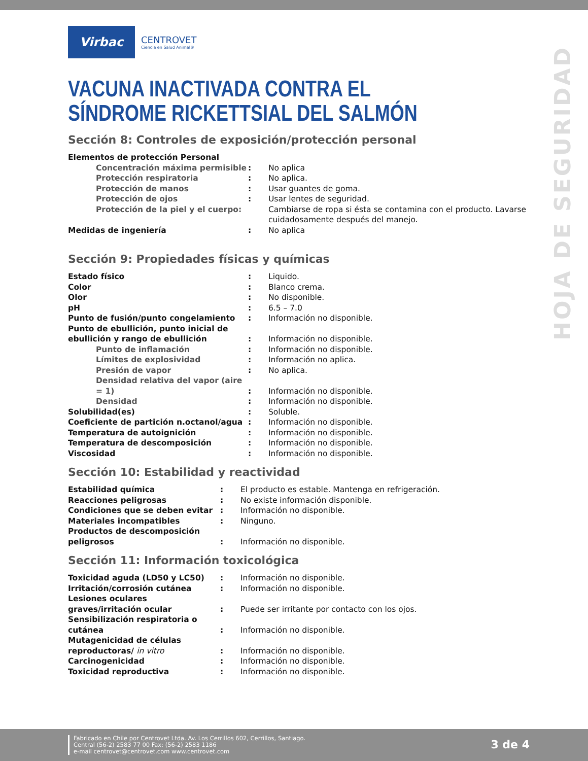HOJA DE SEGURIDAD
Virbac
CENTROVET
Ciencia en Salud Animal®
VACUNA INACTIVADA CONTRA EL SÍNDROME RICKETTSIAL DEL SALMÓN
Sección 8: Controles de exposición/protección personal
| Elementos de protección Personal | | |
| Concentración máxima permisible | : | No aplica |
| Protección respiratoria | : | No aplica. |
| Protección de manos | : | Usar guantes de goma. |
| Protección de ojos | : | Usar lentes de seguridad. |
| Protección de la piel y el cuerpo: | | Cambiarse de ropa si ésta se contamina con el producto. Lavarse cuidadosamente después del manejo. |
| Medidas de ingeniería | : | No aplica |
Sección 9: Propiedades físicas y químicas
| Estado físico | : | Liquido. |
| Color | : | Blanco crema. |
| Olor | : | No disponible. |
| pH | : | 6.5 – 7.0 |
| Punto de fusión/punto congelamiento | : | Información no disponible. |
| Punto de ebullición, punto inicial de ebullición y rango de ebullición | : | Información no disponible. |
| Punto de inflamación | : | Información no disponible. |
| Límites de explosividad | : | Información no aplica. |
| Presión de vapor | : | No aplica. |
| Densidad relativa del vapor (aire = 1) | : | Información no disponible. |
| Densidad | : | Información no disponible. |
| Solubilidad(es) | : | Soluble. |
| Coeficiente de partición n.octanol/agua | : | Información no disponible. |
| Temperatura de autoignición | : | Información no disponible. |
| Temperatura de descomposición | : | Información no disponible. |
| Viscosidad | : | Información no disponible. |
Sección 10: Estabilidad y reactividad
| Estabilidad química | : | El producto es estable. Mantenga en refrigeración. |
| Reacciones peligrosas | : | No existe información disponible. |
| Condiciones que se deben evitar | : | Información no disponible. |
| Materiales incompatibles | : | Ninguno. |
| Productos de descomposición peligrosos | : | Información no disponible. |
Sección 11: Información toxicológica
| Toxicidad aguda (LD50 y LC50) | : | Información no disponible. |
| Irritación/corrosión cutánea | : | Información no disponible. |
| Lesiones oculares graves/irritación ocular | : | Puede ser irritante por contacto con los ojos. |
| Sensibilización respiratoria o cutánea | : | Información no disponible. |
| Mutagenicidad de células reproductoras/ in vitro | : | Información no disponible. |
| Carcinogenicidad | : | Información no disponible. |
| Toxicidad reproductiva | : | Información no disponible. |
Fabricado en Chile por Centrovet Ltda. Av. Los Cerrillos 602, Cerrillos, Santiago.
Central (56-2) 2583 77 00 Fax: (56-2) 2583 1186
e-mail centrovet@centrovet.com www.centrovet.com
3 de 4